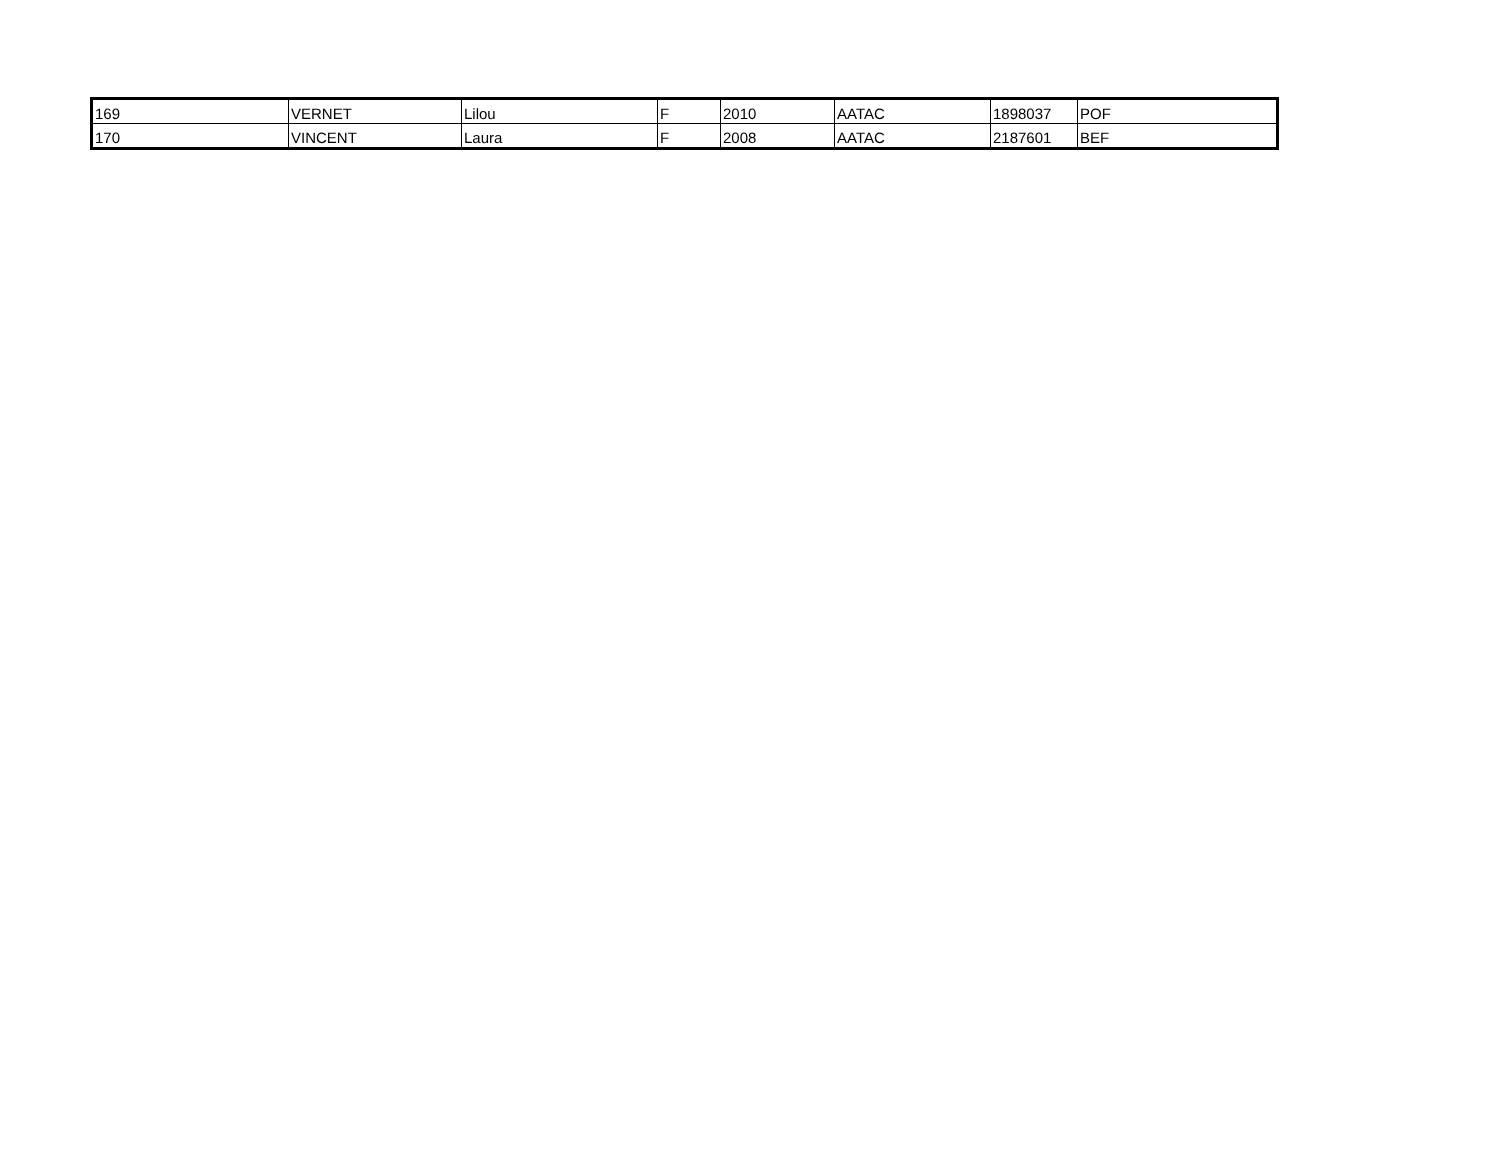| 169 | VERNET | Lilou | F | 2010 | AATAC | 1898037 | POF |
| 170 | VINCENT | Laura | F | 2008 | AATAC | 2187601 | BEF |